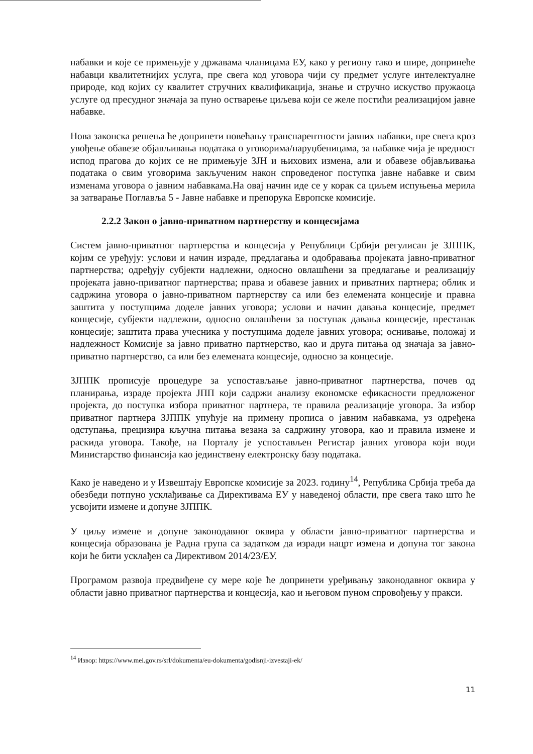набавки и које се примењује у државама чланицама ЕУ, како у региону тако и шире, допринеће набавци квалитетнијих услуга, пре свега код уговора чији су предмет услуге интелектуалне природе, код којих су квалитет стручних квалификација, знање и стручно искуство пружаоца услуге од пресудног значаја за пуно остварење циљева који се желе постићи реализацијом јавне набавке.
Нова законска решења ће допринети повећању транспарентности јавних набавки, пре свега кроз увођење обавезе објављивања података о уговорима/наруџбеницама, за набавке чија је вредност испод прагова до којих се не примењује ЗЈН и њихових измена, али и обавезе објављивања података о свим уговорима закљученим након спроведеног поступка јавне набавке и свим изменама уговора о јавним набавкама.На овај начин иде се у корак са циљем испуњења мерила за затварање Поглавља 5 - Јавне набавке и препорука Европске комисије.
2.2.2 Закон о јавно-приватном партнерству и концесијама
Систем јавно-приватног партнерства и концесија у Републици Србији регулисан је ЗЈППК, којим се уређују: услови и начин израде, предлагања и одобравања пројеката јавно-приватног партнерства; одређују субјекти надлежни, односно овлашћени за предлагање и реализацију пројеката јавно-приватног партнерства; права и обавезе јавних и приватних партнера; облик и садржина уговора о јавно-приватном партнерству са или без елемената концесије и правна заштита у поступцима доделе јавних уговора; услови и начин давања концесије, предмет концесије, субјекти надлежни, односно овлашћени за поступак давања концесије, престанак концесије; заштита права учесника у поступцима доделе јавних уговора; оснивање, положај и надлежност Комисије за јавно приватно партнерство, као и друга питања од значаја за јавно-приватно партнерство, са или без елемената концесије, односно за концесије.
ЗЈППК прописује процедуре за успостављање јавно-приватног партнерства, почев од планирања, израде пројекта ЈПП који садржи анализу економске ефикасности предложеног пројекта, до поступка избора приватног партнера, те правила реализације уговора. За избор приватног партнера ЗЈППК упућује на примену прописа о јавним набавкама, уз одређена одступања, прецизира кључна питања везана за садржину уговора, као и правила измене и раскида уговора. Такође, на Порталу је успостављен Регистар јавних уговора који води Министарство финансија као јединствену електронску базу података.
Како је наведено и у Извештају Европске комисије за 2023. годину<sup>14</sup>, Република Србија треба да обезбеди потпуно усклађивање са Директивама ЕУ у наведеној области, пре свега тако што ће усвојити измене и допуне ЗЈППК.
У циљу измене и допуне законодавног оквира у области јавно-приватног партнерства и концесија образована је Радна група са задатком да изради нацрт измена и допуна тог закона који ће бити усклађен са Директивом 2014/23/ЕУ.
Програмом развоја предвиђене су мере које ће допринети уређивању законодавног оквира у области јавно приватног партнерства и концесија, као и његовом пуном спровођењу у пракси.
<sup>14</sup> Извор: https://www.mei.gov.rs/srl/dokumenta/eu-dokumenta/godisnji-izvestaji-ek/
11